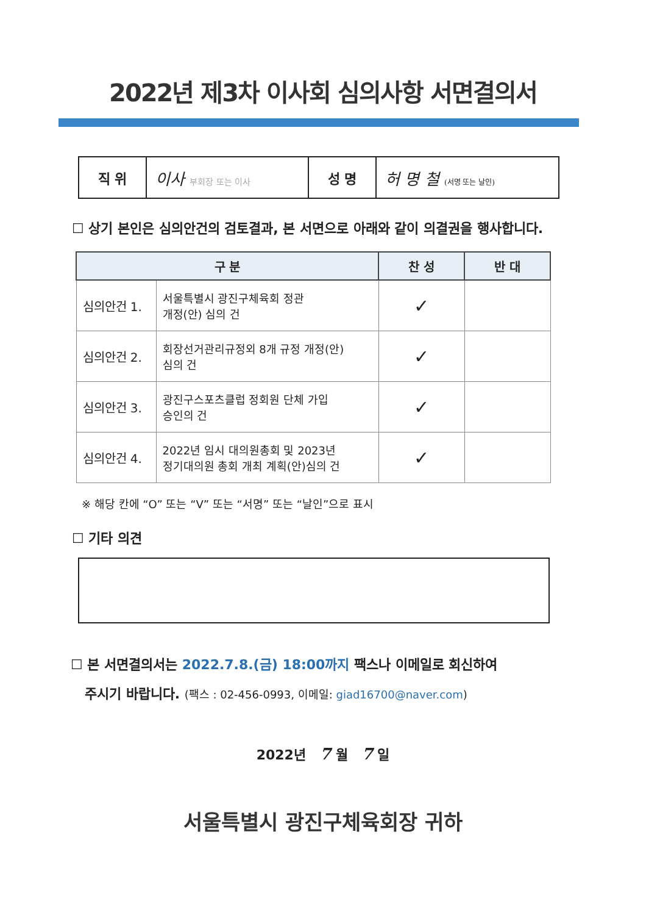2022년 제3차 이사회 심의사항 서면결의서
| 직 위 | 이사 부회장 또는 이사 | 성 명 | 허 명 철 (서명 또는 날인) |
☐ 상기 본인은 심의안건의 검토결과, 본 서면으로 아래와 같이 의결권을 행사합니다.
| 구 분 | | 찬 성 | 반 대 |
| --- | --- | --- | --- |
| 심의안건 1. | 서울특별시 광진구체육회 정관 개정(안) 심의 건 | ✓ | |
| 심의안건 2. | 회장선거관리규정외 8개 규정 개정(안) 심의 건 | ✓ | |
| 심의안건 3. | 광진구스포츠클럽 정회원 단체 가입 승인의 건 | ✓ | |
| 심의안건 4. | 2022년 임시 대의원총회 및 2023년 정기대의원 총회 개최 계획(안)심의 건 | ✓ | |
※ 해당 칸에 “O” 또는 “V” 또는 “서명” 또는 “날인”으로 표시
☐ 기타 의견
☐ 본 서면결의서는 2022.7.8.(금) 18:00까지 팩스나 이메일로 회신하여
주시기 바랍니다. (팩스 : 02-456-0993, 이메일: giad16700@naver.com)
2022년 7 월 7 일
서울특별시 광진구체육회장 귀하